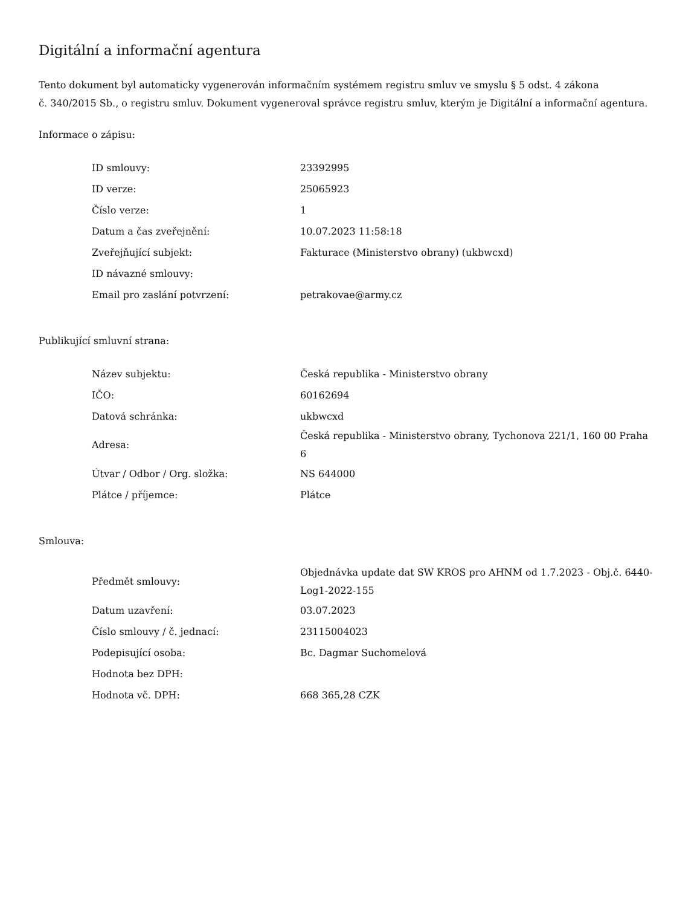Digitální a informační agentura
Tento dokument byl automaticky vygenerován informačním systémem registru smluv ve smyslu § 5 odst. 4 zákona
č. 340/2015 Sb., o registru smluv. Dokument vygeneroval správce registru smluv, kterým je Digitální a informační agentura.
Informace o zápisu:
| ID smlouvy: | 23392995 |
| ID verze: | 25065923 |
| Číslo verze: | 1 |
| Datum a čas zveřejnění: | 10.07.2023 11:58:18 |
| Zveřejňující subjekt: | Fakturace (Ministerstvo obrany) (ukbwcxd) |
| ID návazné smlouvy: | |
| Email pro zaslání potvrzení: | petrakovae@army.cz |
Publikující smluvní strana:
| Název subjektu: | Česká republika - Ministerstvo obrany |
| IČO: | 60162694 |
| Datová schránka: | ukbwcxd |
| Adresa: | Česká republika - Ministerstvo obrany, Tychonova 221/1, 160 00 Praha 6 |
| Útvar / Odbor / Org. složka: | NS 644000 |
| Plátce / příjemce: | Plátce |
Smlouva:
| Předmět smlouvy: | Objednávka update dat SW KROS pro AHNM od 1.7.2023 - Obj.č. 6440-Log1-2022-155 |
| Datum uzavření: | 03.07.2023 |
| Číslo smlouvy / č. jednací: | 23115004023 |
| Podepisující osoba: | Bc. Dagmar Suchomelová |
| Hodnota bez DPH: | |
| Hodnota vč. DPH: | 668 365,28 CZK |